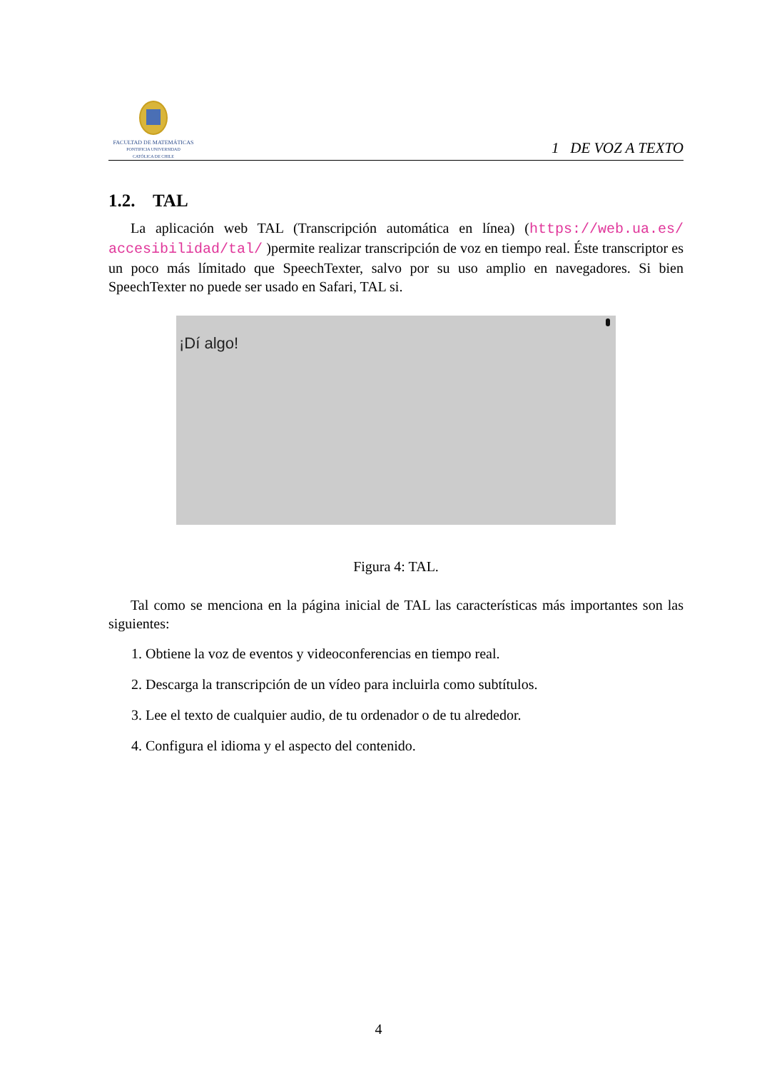FACULTAD DE MATEMÁTICAS
PONTIFICIA UNIVERSIDAD
CATÓLICA DE CHILE
1 DE VOZ A TEXTO
1.2. TAL
La aplicación web TAL (Transcripción automática en línea) (https://web.ua.es/ accesibilidad/tal/ )permite realizar transcripción de voz en tiempo real. Éste transcriptor es un poco más límitado que SpeechTexter, salvo por su uso amplio en navegadores. Si bien SpeechTexter no puede ser usado en Safari, TAL si.
¡Dí algo!
Figura 4: TAL.
Tal como se menciona en la página inicial de TAL las características más importantes son las siguientes:
1. Obtiene la voz de eventos y videoconferencias en tiempo real.
2. Descarga la transcripción de un vídeo para incluirla como subtítulos.
3. Lee el texto de cualquier audio, de tu ordenador o de tu alrededor.
4. Configura el idioma y el aspecto del contenido.
4